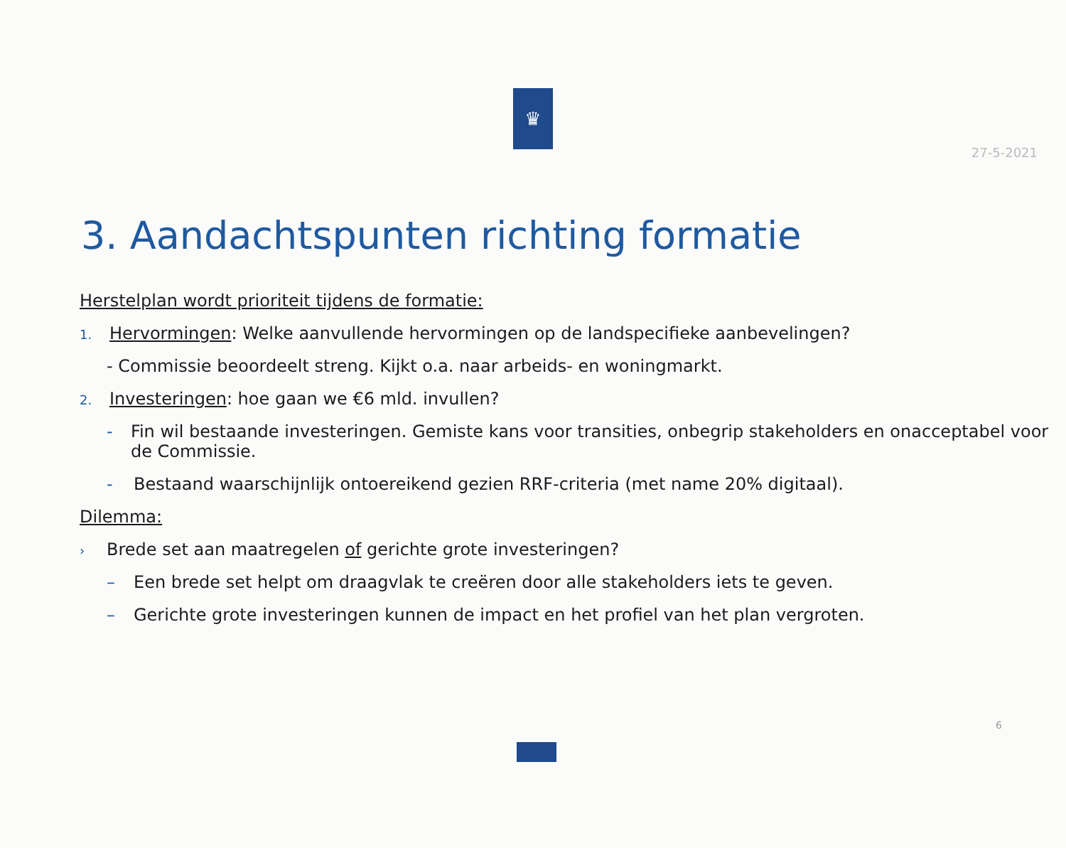27-5-2021
♛
3. Aandachtspunten richting formatie
Herstelplan wordt prioriteit tijdens de formatie:
1. Hervormingen: Welke aanvullende hervormingen op de landspecifieke aanbevelingen?
- Commissie beoordeelt streng. Kijkt o.a. naar arbeids- en woningmarkt.
2. Investeringen: hoe gaan we €6 mld. invullen?
- Fin wil bestaande investeringen. Gemiste kans voor transities, onbegrip stakeholders en onacceptabel voor de Commissie.
- Bestaand waarschijnlijk ontoereikend gezien RRF-criteria (met name 20% digitaal).
Dilemma:
› Brede set aan maatregelen of gerichte grote investeringen?
– Een brede set helpt om draagvlak te creëren door alle stakeholders iets te geven.
– Gerichte grote investeringen kunnen de impact en het profiel van het plan vergroten.
6